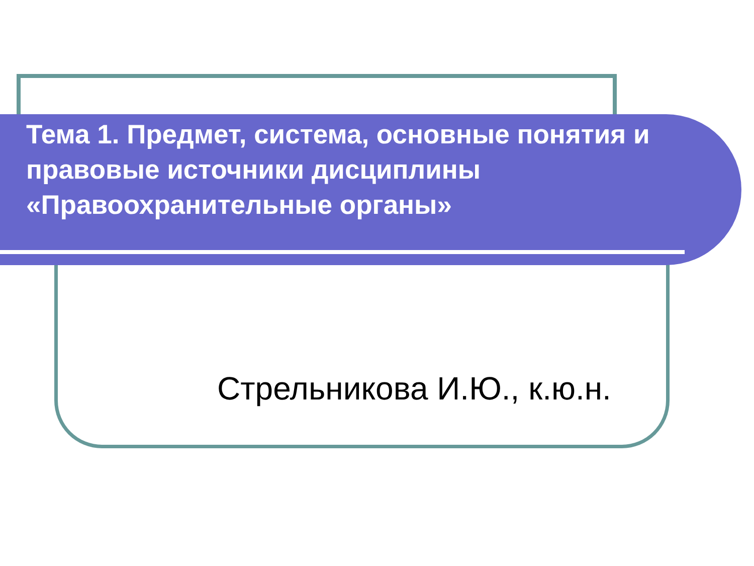Тема 1. Предмет, система, основные понятия и правовые источники дисциплины «Правоохранительные органы»
Стрельникова И.Ю., к.ю.н.